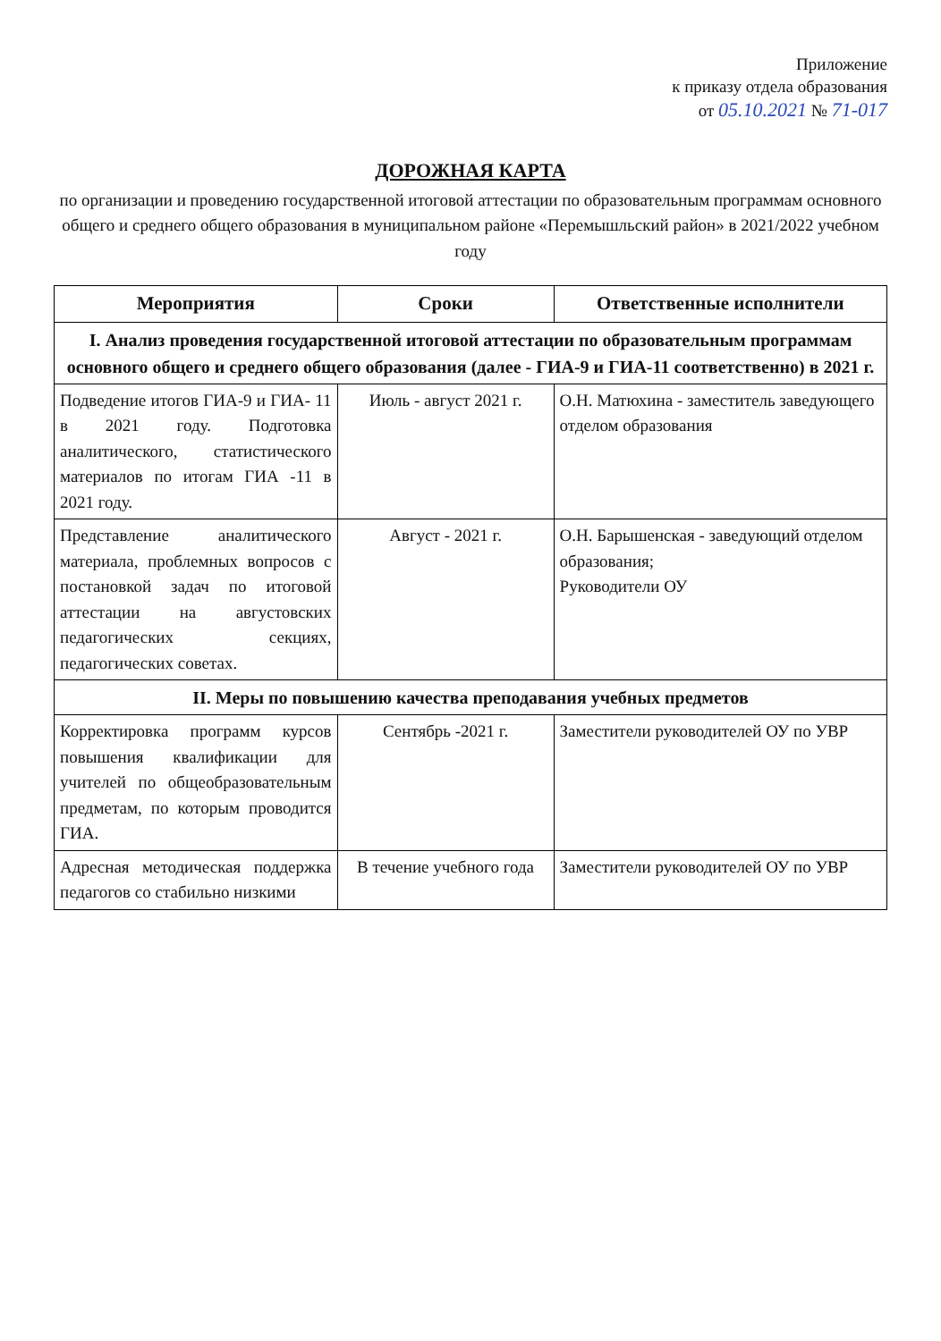Приложение
к приказу отдела образования
от 05.10.2021 № 71-017
ДОРОЖНАЯ КАРТА
по организации и проведению государственной итоговой аттестации по образовательным программам основного общего и среднего общего образования в муниципальном районе «Перемышльский район» в 2021/2022 учебном году
| Мероприятия | Сроки | Ответственные исполнители |
| --- | --- | --- |
| I. Анализ проведения государственной итоговой аттестации по образовательным программам основного общего и среднего общего образования (далее - ГИА-9 и ГИА-11 соответственно) в 2021 г. | | |
| Подведение итогов ГИА-9 и ГИА- 11 в 2021 году. Подготовка аналитического, статистического материалов по итогам ГИА -11 в 2021 году. | Июль - август 2021 г. | О.Н. Матюхина - заместитель заведующего отделом образования |
| Представление аналитического материала, проблемных вопросов с постановкой задач по итоговой аттестации на августовских педагогических секциях, педагогических советах. | Август - 2021 г. | О.Н. Барышенская - заведующий отделом образования; Руководители ОУ |
| II. Меры по повышению качества преподавания учебных предметов | | |
| Корректировка программ курсов повышения квалификации для учителей по общеобразовательным предметам, по которым проводится ГИА. | Сентябрь -2021 г. | Заместители руководителей ОУ по УВР |
| Адресная методическая поддержка педагогов со стабильно низкими | В течение учебного года | Заместители руководителей ОУ по УВР |